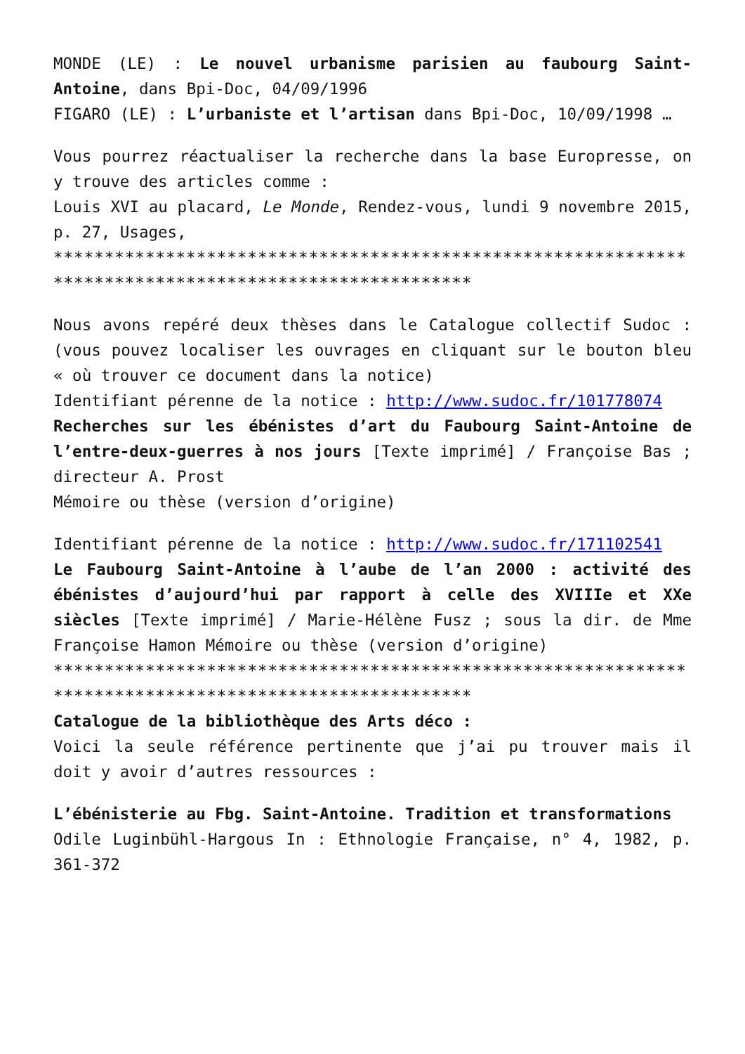MONDE (LE) : Le nouvel urbanisme parisien au faubourg Saint-Antoine, dans Bpi-Doc, 04/09/1996
FIGARO (LE) : L’urbaniste et l’artisan dans Bpi-Doc, 10/09/1998 …
Vous pourrez réactualiser la recherche dans la base Europresse, on y trouve des articles comme :
Louis XVI au placard, Le Monde, Rendez-vous, lundi 9 novembre 2015, p. 27, Usages,
*******************************************************************************************************
Nous avons repéré deux thèses dans le Catalogue collectif Sudoc : (vous pouvez localiser les ouvrages en cliquant sur le bouton bleu « où trouver ce document dans la notice)
Identifiant pérenne de la notice : http://www.sudoc.fr/101778074
Recherches sur les ébénistes d’art du Faubourg Saint-Antoine de l’entre-deux-guerres à nos jours [Texte imprimé] / Françoise Bas ; directeur A. Prost
Mémoire ou thèse (version d’origine)
Identifiant pérenne de la notice : http://www.sudoc.fr/171102541
Le Faubourg Saint-Antoine à l’aube de l’an 2000 : activité des ébénistes d’aujourd’hui par rapport à celle des XVIIIe et XXe siècles [Texte imprimé] / Marie-Hélène Fusz ; sous la dir. de Mme Françoise Hamon Mémoire ou thèse (version d’origine)
*******************************************************************************************************
Catalogue de la bibliothèque des Arts déco :
Voici la seule référence pertinente que j’ai pu trouver mais il doit y avoir d’autres ressources :
L’ébénisterie au Fbg. Saint-Antoine. Tradition et transformations
Odile Luginbühl-Hargous In : Ethnologie Française, n° 4, 1982, p. 361-372